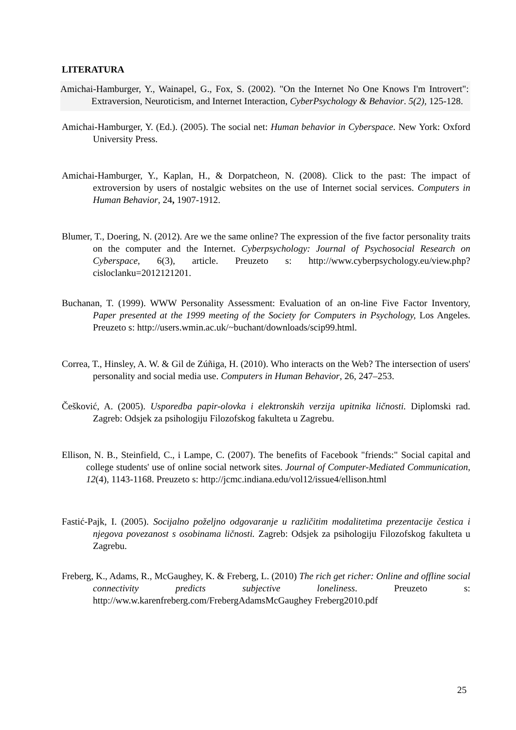LITERATURA
Amichai-Hamburger, Y., Wainapel, G., Fox, S. (2002). "On the Internet No One Knows I'm Introvert": Extraversion, Neuroticism, and Internet Interaction, CyberPsychology & Behavior. 5(2), 125-128.
Amichai-Hamburger, Y. (Ed.). (2005). The social net: Human behavior in Cyberspace. New York: Oxford University Press.
Amichai-Hamburger, Y., Kaplan, H., & Dorpatcheon, N. (2008). Click to the past: The impact of extroversion by users of nostalgic websites on the use of Internet social services. Computers in Human Behavior, 24, 1907-1912.
Blumer, T., Doering, N. (2012). Are we the same online? The expression of the five factor personality traits on the computer and the Internet. Cyberpsychology: Journal of Psychosocial Research on Cyberspace, 6(3), article. Preuzeto s: http://www.cyberpsychology.eu/view.php?cisloclanku=2012121201.
Buchanan, T. (1999). WWW Personality Assessment: Evaluation of an on-line Five Factor Inventory, Paper presented at the 1999 meeting of the Society for Computers in Psychology, Los Angeles. Preuzeto s: http://users.wmin.ac.uk/~buchant/downloads/scip99.html.
Correa, T., Hinsley, A. W. & Gil de Zúñiga, H. (2010). Who interacts on the Web? The intersection of users' personality and social media use. Computers in Human Behavior, 26, 247–253.
Češković, A. (2005). Usporedba papir-olovka i elektronskih verzija upitnika ličnosti. Diplomski rad. Zagreb: Odsjek za psihologiju Filozofskog fakulteta u Zagrebu.
Ellison, N. B., Steinfield, C., i Lampe, C. (2007). The benefits of Facebook "friends:" Social capital and college students' use of online social network sites. Journal of Computer-Mediated Communication, 12(4), 1143-1168. Preuzeto s: http://jcmc.indiana.edu/vol12/issue4/ellison.html
Fastić-Pajk, I. (2005). Socijalno poželjno odgovaranje u različitim modalitetima prezentacije čestica i njegova povezanost s osobinama ličnosti. Zagreb: Odsjek za psihologiju Filozofskog fakulteta u Zagrebu.
Freberg, K., Adams, R., McGaughey, K. & Freberg, L. (2010) The rich get richer: Online and offline social connectivity predicts subjective loneliness. Preuzeto s: http://ww.w.karenfreberg.com/FrebergAdamsMcGaughey Freberg2010.pdf
25